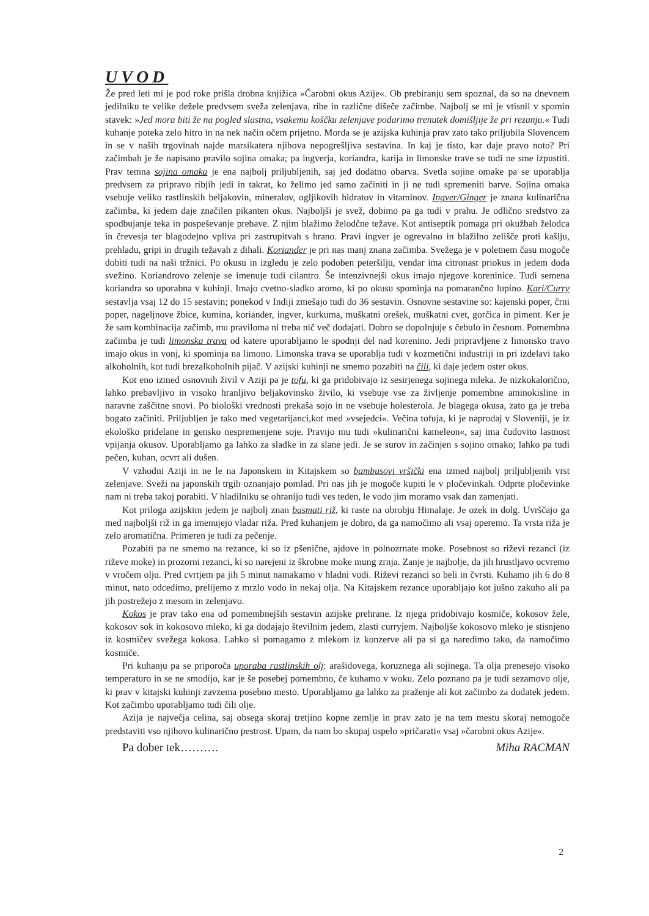UVOD
Že pred leti mi je pod roke prišla drobna knjižica »Čarobni okus Azije«. Ob prebiranju sem spoznal, da so na dnevnem jedilniku te velike dežele predvsem sveža zelenjava, ribe in različne dišeče začimbe. Najbolj se mi je vtisnil v spomin stavek: »Jed mora biti že na pogled slastna, vsakemu koščku zelenjave podarimo trenutek domišljije že pri rezanju.« Tudi kuhanje poteka zelo hitro in na nek način očem prijetno. Morda se je azijska kuhinja prav zato tako priljubila Slovencem in se v naših trgovinah najde marsikatera njihova nepogrešljiva sestavina. In kaj je tisto, kar daje pravo noto? Pri začimbah je že napisano pravilo sojina omaka; pa ingverja, koriandra, karija in limonske trave se tudi ne sme izpustiti. Prav temna sojina omaka je ena najbolj priljubljenih, saj jed dodatno obarva. Svetla sojine omake pa se uporablja predvsem za pripravo ribjih jedi in takrat, ko želimo jed samo začiniti in ji ne tudi spremeniti barve. Sojina omaka vsebuje veliko rastlinskih beljakovin, mineralov, ogljikovih hidratov in vitaminov. Ingver/Ginger je znana kulinarična začimba, ki jedem daje značilen pikanten okus. Najboljši je svež, dobimo pa ga tudi v prahu. Je odlično sredstvo za spodbujanje teka in pospeševanje prebave. Z njim blažimo želodčne težave. Kot antiseptik pomaga pri okužbah želodca in črevesja ter blagodejno vpliva pri zastrupitvah s hrano. Pravi ingver je ogrevalno in blažilno zelišče proti kašlju, prehladu, gripi in drugih težavah z dihali. Koriander je pri nas manj znana začimba. Svežega je v poletnem času mogoče dobiti tudi na naši tržnici. Po okusu in izgledu je zelo podoben peteršilju, vendar ima citronast priokus in jedem doda svežino. Koriandrovo zelenje se imenuje tudi cilantro. Še intenzivnejši okus imajo njegove koreninice. Tudi semena koriandra so uporabna v kuhinji. Imajo cvetno-sladko aromo, ki po okusu spominja na pomarančno lupino. Kari/Curry sestavlja vsaj 12 do 15 sestavin; ponekod v Indiji zmešajo tudi do 36 sestavin. Osnovne sestavine so: kajenski poper, črni poper, nageljnove žbice, kumina, koriander, ingver, kurkuma, muškatni orešek, muškatni cvet, gorčica in piment. Ker je že sam kombinacija začimb, mu praviloma ni treba nič več dodajati. Dobro se dopolnjuje s čebulo in česnom. Pomembna začimba je tudi limonska trava od katere uporabljamo le spodnji del nad korenino. Jedi pripravljene z limonsko travo imajo okus in vonj, ki spominja na limono. Limonska trava se uporablja tudi v kozmetični industriji in pri izdelavi tako alkoholnih, kot tudi brezalkoholnih pijač. V azijski kuhinji ne smemo pozabiti na čili, ki daje jedem oster okus.
Kot eno izmed osnovnih živil v Aziji pa je tofu, ki ga pridobivajo iz sesirjenega sojinega mleka. Je nizkokalorično, lahko prebavljivo in visoko hranljivo beljakovinsko živilo, ki vsebuje vse za življenje pomembne aminokisline in naravne zaščitne snovi. Po biološki vrednosti prekaša sojo in ne vsebuje holesterola. Je blagega okusa, zato ga je treba bogato začiniti. Priljubljen je tako med vegetarijanci,kot med »vsejedci«. Večina tofuja, ki je naprodaj v Sloveniji, je iz ekološko pridelane in gensko nespremenjene soje. Pravijo mu tudi »kulinarični kameleon«, saj ima čudovito lastnost vpijanja okusov. Uporabljamo ga lahko za sladke in za slane jedi. Je se surov in začinjen s sojino omako; lahko pa tudi pečen, kuhan, ocvrt ali dušen.
V vzhodni Aziji in ne le na Japonskem in Kitajskem so bambusovi vršički ena izmed najbolj priljubljenih vrst zelenjave. Sveži na japonskih trgih oznanjajo pomlad. Pri nas jih je mogoče kupiti le v pločevinkah. Odprte pločevinke nam ni treba takoj porabiti. V hladilniku se ohranijo tudi ves teden, le vodo jim moramo vsak dan zamenjati.
Kot priloga azijskim jedem je najbolj znan basmati riž, ki raste na obrobju Himalaje. Je ozek in dolg. Uvrščajo ga med najboljši riž in ga imenujejo vladar riža. Pred kuhanjem je dobro, da ga namočimo ali vsaj operemo. Ta vrsta riža je zelo aromatična. Primeren je tudi za pečenje.
Pozabiti pa ne smemo na rezance, ki so iz pšenične, ajdove in polnozrnate moke. Posebnost so riževi rezanci (iz riževe moke) in prozorni rezanci, ki so narejeni iz škrobne moke mung zrnja. Zanje je najbolje, da jih hrustljavo ocvremo v vročem olju. Pred cvrtjem pa jih 5 minut namakamo v hladni vodi. Riževi rezanci so beli in čvrsti. Kuhamo jih 6 do 8 minut, nato odcedimo, prelijemo z mrzlo vodo in nekaj olja. Na Kitajskem rezance uporabljajo kot jušno zakuho ali pa jih postrežejo z mesom in zelenjavo.
Kokos je prav tako ena od pomembnejših sestavin azijske prehrane. Iz njega pridobivajo kosmiče, kokosov žele, kokosov sok in kokosovo mleko, ki ga dodajajo številnim jedem, zlasti curryjem. Najboljše kokosovo mleko je stisnjeno iz kosmičev svežega kokosa. Lahko si pomagamo z mlekom iz konzerve ali pa si ga naredimo tako, da namočimo kosmiče.
Pri kuhanju pa se priporoča uporaba rastlinskih olj: arašidovega, koruznega ali sojinega. Ta olja prenesejo visoko temperaturo in se ne smodijo, kar je še posebej pomembno, če kuhamo v woku. Zelo poznano pa je tudi sezamovo olje, ki prav v kitajski kuhinji zavzema posebno mesto. Uporabljamo ga lahko za praženje ali kot začimbo za dodatek jedem. Kot začimbo uporabljamo tudi čili olje.
Azija je največja celina, saj obsega skoraj tretjino kopne zemlje in prav zato je na tem mestu skoraj nemogoče predstaviti vso njihovo kulinarično pestrost. Upam, da nam bo skupaj uspelo »pričarati« vsaj »čarobni okus Azije«.
Pa dober tek………. Miha RACMAN
2